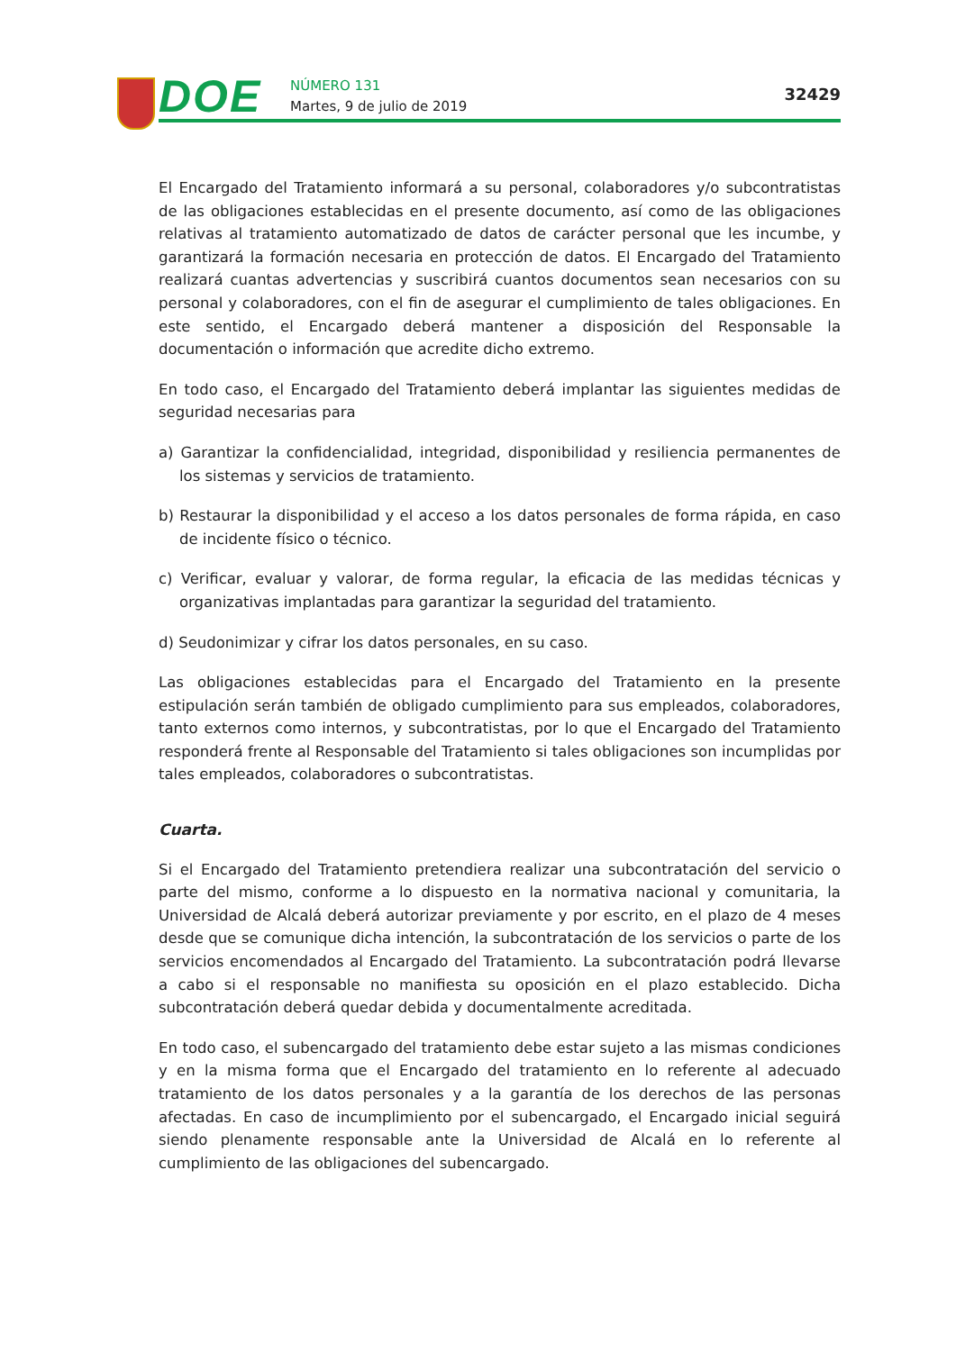DOE
NÚMERO 131
Martes, 9 de julio de 2019
32429
El Encargado del Tratamiento informará a su personal, colaboradores y/o subcontratistas de las obligaciones establecidas en el presente documento, así como de las obligaciones relativas al tratamiento automatizado de datos de carácter personal que les incumbe, y garantizará la formación necesaria en protección de datos. El Encargado del Tratamiento realizará cuantas advertencias y suscribirá cuantos documentos sean necesarios con su personal y colaboradores, con el fin de asegurar el cumplimiento de tales obligaciones. En este sentido, el Encargado deberá mantener a disposición del Responsable la documentación o información que acredite dicho extremo.
En todo caso, el Encargado del Tratamiento deberá implantar las siguientes medidas de seguridad necesarias para
a) Garantizar la confidencialidad, integridad, disponibilidad y resiliencia permanentes de los sistemas y servicios de tratamiento.
b) Restaurar la disponibilidad y el acceso a los datos personales de forma rápida, en caso de incidente físico o técnico.
c) Verificar, evaluar y valorar, de forma regular, la eficacia de las medidas técnicas y organizativas implantadas para garantizar la seguridad del tratamiento.
d) Seudonimizar y cifrar los datos personales, en su caso.
Las obligaciones establecidas para el Encargado del Tratamiento en la presente estipulación serán también de obligado cumplimiento para sus empleados, colaboradores, tanto externos como internos, y subcontratistas, por lo que el Encargado del Tratamiento responderá frente al Responsable del Tratamiento si tales obligaciones son incumplidas por tales empleados, colaboradores o subcontratistas.
Cuarta.
Si el Encargado del Tratamiento pretendiera realizar una subcontratación del servicio o parte del mismo, conforme a lo dispuesto en la normativa nacional y comunitaria, la Universidad de Alcalá deberá autorizar previamente y por escrito, en el plazo de 4 meses desde que se comunique dicha intención, la subcontratación de los servicios o parte de los servicios encomendados al Encargado del Tratamiento. La subcontratación podrá llevarse a cabo si el responsable no manifiesta su oposición en el plazo establecido. Dicha subcontratación deberá quedar debida y documentalmente acreditada.
En todo caso, el subencargado del tratamiento debe estar sujeto a las mismas condiciones y en la misma forma que el Encargado del tratamiento en lo referente al adecuado tratamiento de los datos personales y a la garantía de los derechos de las personas afectadas. En caso de incumplimiento por el subencargado, el Encargado inicial seguirá siendo plenamente responsable ante la Universidad de Alcalá en lo referente al cumplimiento de las obligaciones del subencargado.